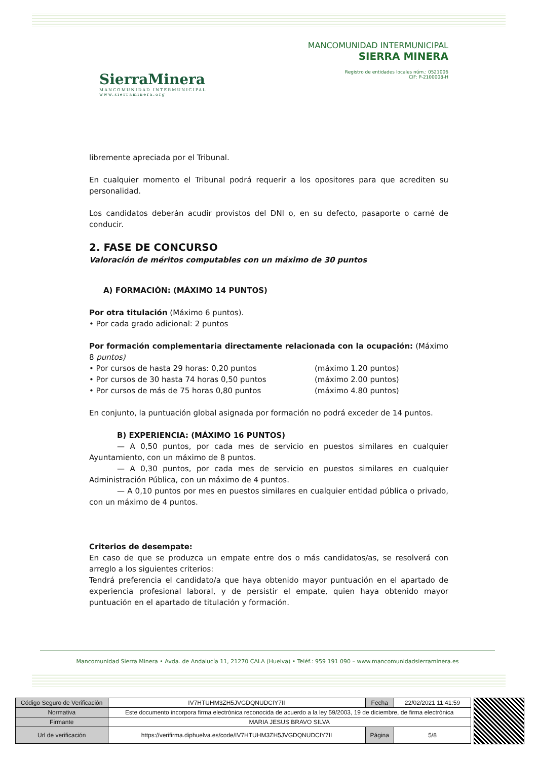SierraMinera
MANCOMUNIDAD INTERMUNICIPAL
www.sierraminera.org
MANCOMUNIDAD INTERMUNICIPAL
SIERRA MINERA
Registro de entidades locales núm.: 0521006
CIF: P-2100008-H
libremente apreciada por el Tribunal.
En cualquier momento el Tribunal podrá requerir a los opositores para que acrediten su personalidad.
Los candidatos deberán acudir provistos del DNI o, en su defecto, pasaporte o carné de conducir.
2. FASE DE CONCURSO
Valoración de méritos computables con un máximo de 30 puntos
A) FORMACIÓN: (MÁXIMO 14 PUNTOS)
Por otra titulación (Máximo 6 puntos).
• Por cada grado adicional: 2 puntos
Por formación complementaria directamente relacionada con la ocupación: (Máximo 8 puntos)
• Por cursos de hasta 29 horas: 0,20 puntos (máximo 1.20 puntos)
• Por cursos de 30 hasta 74 horas 0,50 puntos (máximo 2.00 puntos)
• Por cursos de más de 75 horas 0,80 puntos (máximo 4.80 puntos)
En conjunto, la puntuación global asignada por formación no podrá exceder de 14 puntos.
B) EXPERIENCIA: (MÁXIMO 16 PUNTOS)
— A 0,50 puntos, por cada mes de servicio en puestos similares en cualquier Ayuntamiento, con un máximo de 8 puntos.
— A 0,30 puntos, por cada mes de servicio en puestos similares en cualquier Administración Pública, con un máximo de 4 puntos.
— A 0,10 puntos por mes en puestos similares en cualquier entidad pública o privado, con un máximo de 4 puntos.
Criterios de desempate:
En caso de que se produzca un empate entre dos o más candidatos/as, se resolverá con arreglo a los siguientes criterios:
Tendrá preferencia el candidato/a que haya obtenido mayor puntuación en el apartado de experiencia profesional laboral, y de persistir el empate, quien haya obtenido mayor puntuación en el apartado de titulación y formación.
Mancomunidad Sierra Minera • Avda. de Andalucía 11, 21270 CALA (Huelva) • Teléf.: 959 191 090 – www.mancomunidadsierraminera.es
| Código Seguro de Verificación | IV7HTUHM3ZH5JVGDQNUDCIY7II | Fecha | 22/02/2021 11:41:59 |
| Normativa | Este documento incorpora firma electrónica reconocida de acuerdo a la ley 59/2003, 19 de diciembre, de firma electrónica | | |
| Firmante | MARIA JESUS BRAVO SILVA | | |
| Url de verificación | https://verifirma.diphuelva.es/code/IV7HTUHM3ZH5JVGDQNUDCIY7II | Página | 5/8 |